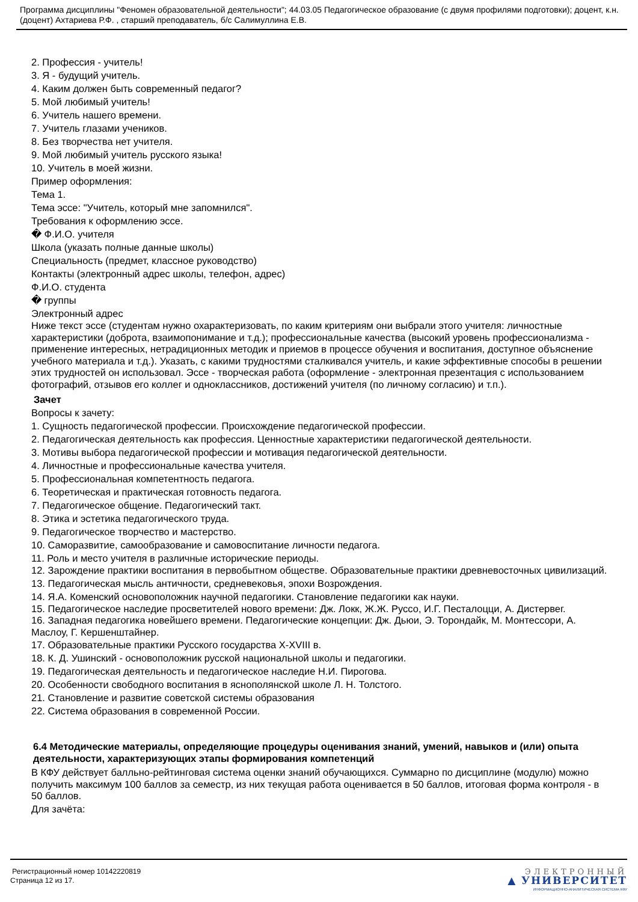Программа дисциплины "Феномен образовательной деятельности"; 44.03.05 Педагогическое образование (с двумя профилями подготовки); доцент, к.н. (доцент) Ахтариева Р.Ф. , старший преподаватель, б/с Салимуллина Е.В.
2. Профессия - учитель!
3. Я - будущий учитель.
4. Каким должен быть современный педагог?
5. Мой любимый учитель!
6. Учитель нашего времени.
7. Учитель глазами учеников.
8. Без творчества нет учителя.
9. Мой любимый учитель русского языка!
10. Учитель в моей жизни.
Пример оформления:
Тема 1.
Тема эссе: "Учитель, который мне запомнился".
Требования к оформлению эссе.
� Ф.И.О. учителя
Школа (указать полные данные школы)
Специальность (предмет, классное руководство)
Контакты (электронный адрес школы, телефон, адрес)
Ф.И.О. студента
� группы
Электронный адрес
Ниже текст эссе (студентам нужно охарактеризовать, по каким критериям они выбрали этого учителя: личностные характеристики (доброта, взаимопонимание и т.д.); профессиональные качества (высокий уровень профессионализма - применение интересных, нетрадиционных методик и приемов в процессе обучения и воспитания, доступное объяснение учебного материала и т.д.). Указать, с какими трудностями сталкивался учитель, и какие эффективные способы в решении этих трудностей он использовал. Эссе - творческая работа (оформление - электронная презентация с использованием фотографий, отзывов его коллег и одноклассников, достижений учителя (по личному согласию) и т.п.).
Зачет
Вопросы к зачету:
1. Сущность педагогической профессии. Происхождение педагогической профессии.
2. Педагогическая деятельность как профессия. Ценностные характеристики педагогической деятельности.
3. Мотивы выбора педагогической профессии и мотивация педагогической деятельности.
4. Личностные и профессиональные качества учителя.
5. Профессиональная компетентность педагога.
6. Теоретическая и практическая готовность педагога.
7. Педагогическое общение. Педагогический такт.
8. Этика и эстетика педагогического труда.
9. Педагогическое творчество и мастерство.
10. Саморазвитие, самообразование и самовоспитание личности педагога.
11. Роль и место учителя в различные исторические периоды.
12. Зарождение практики воспитания в первобытном обществе. Образовательные практики древневосточных цивилизаций.
13. Педагогическая мысль античности, средневековья, эпохи Возрождения.
14. Я.А. Коменский основоположник научной педагогики. Становление педагогики как науки.
15. Педагогическое наследие просветителей нового времени: Дж. Локк, Ж.Ж. Руссо, И.Г. Песталоцци, А. Дистервег.
16. Западная педагогика новейшего времени. Педагогические концепции: Дж. Дьюи, Э. Торондайк, М. Монтессори, А. Маслоу, Г. Кершенштайнер.
17. Образовательные практики Русского государства X-XVIII в.
18. К. Д. Ушинский - основоположник русской национальной школы и педагогики.
19. Педагогическая деятельность и педагогическое наследие Н.И. Пирогова.
20. Особенности свободного воспитания в яснополянской школе Л. Н. Толстого.
21. Становление и развитие советской системы образования
22. Система образования в современной России.
6.4 Методические материалы, определяющие процедуры оценивания знаний, умений, навыков и (или) опыта деятельности, характеризующих этапы формирования компетенций
В КФУ действует балльно-рейтинговая система оценки знаний обучающихся. Суммарно по дисциплине (модулю) можно получить максимум 100 баллов за семестр, из них текущая работа оценивается в 50 баллов, итоговая форма контроля - в 50 баллов.
Для зачёта:
Регистрационный номер 10142220819
Страница 12 из 17.
ЭЛЕКТРОННЫЙ
▲ УНИВЕРСИТЕТ
ИНФОРМАЦИОННО-АНАЛИТИЧЕСКАЯ СИСТЕМА КФУ